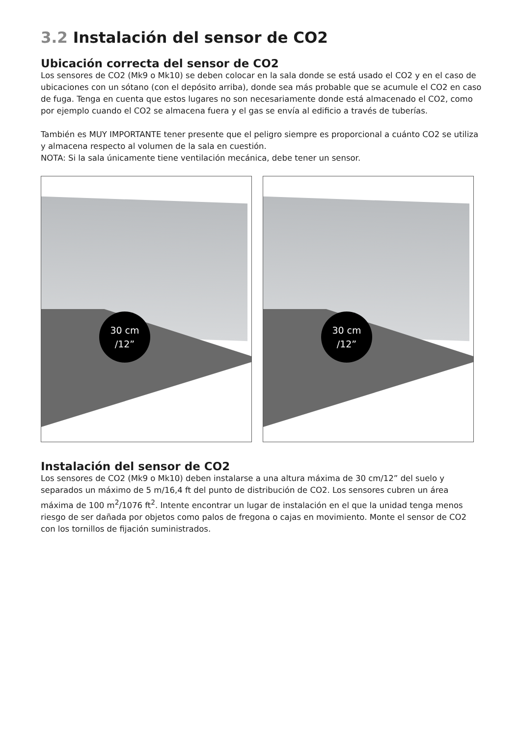3.2 Instalación del sensor de CO2
Ubicación correcta del sensor de CO2
Los sensores de CO2 (Mk9 o Mk10) se deben colocar en la sala donde se está usado el CO2 y en el caso de ubicaciones con un sótano (con el depósito arriba), donde sea más probable que se acumule el CO2 en caso de fuga. Tenga en cuenta que estos lugares no son necesariamente donde está almacenado el CO2, como por ejemplo cuando el CO2 se almacena fuera y el gas se envía al edificio a través de tuberías.
También es MUY IMPORTANTE tener presente que el peligro siempre es proporcional a cuánto CO2 se utiliza y almacena respecto al volumen de la sala en cuestión.
NOTA: Si la sala únicamente tiene ventilación mecánica, debe tener un sensor.
30 cm
/12”
30 cm
/12”
Instalación del sensor de CO2
Los sensores de CO2 (Mk9 o Mk10) deben instalarse a una altura máxima de 30 cm/12” del suelo y separados un máximo de 5 m/16,4 ft del punto de distribución de CO2. Los sensores cubren un área máxima de 100 m<sup>2</sup>/1076 ft<sup>2</sup>. Intente encontrar un lugar de instalación en el que la unidad tenga menos riesgo de ser dañada por objetos como palos de fregona o cajas en movimiento. Monte el sensor de CO2 con los tornillos de fijación suministrados.